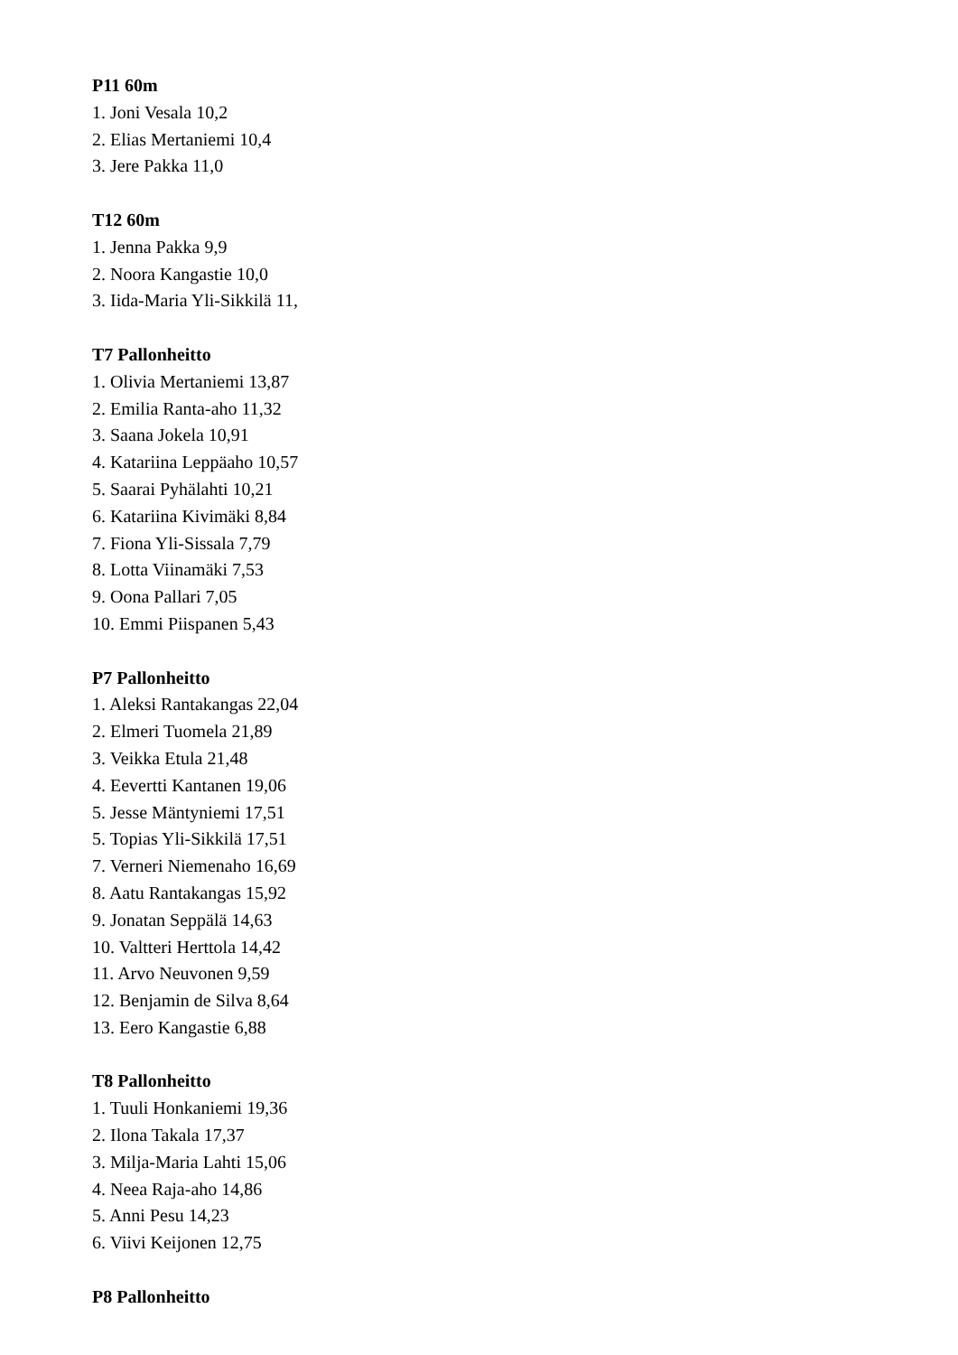P11 60m
1. Joni Vesala 10,2
2. Elias Mertaniemi 10,4
3. Jere Pakka 11,0
T12 60m
1. Jenna Pakka 9,9
2. Noora Kangastie 10,0
3. Iida-Maria Yli-Sikkilä 11,
T7 Pallonheitto
1. Olivia Mertaniemi 13,87
2. Emilia Ranta-aho 11,32
3. Saana Jokela 10,91
4. Katariina Leppäaho 10,57
5. Saarai Pyhälahti 10,21
6. Katariina Kivimäki 8,84
7. Fiona Yli-Sissala 7,79
8. Lotta Viinamäki 7,53
9. Oona Pallari 7,05
10. Emmi Piispanen 5,43
P7 Pallonheitto
1. Aleksi Rantakangas 22,04
2. Elmeri Tuomela 21,89
3. Veikka Etula 21,48
4. Eevertti Kantanen 19,06
5. Jesse Mäntyniemi 17,51
5. Topias Yli-Sikkilä 17,51
7. Verneri Niemenaho 16,69
8. Aatu Rantakangas 15,92
9. Jonatan Seppälä 14,63
10. Valtteri Herttola 14,42
11. Arvo Neuvonen 9,59
12. Benjamin de Silva 8,64
13. Eero Kangastie 6,88
T8 Pallonheitto
1. Tuuli Honkaniemi 19,36
2. Ilona Takala 17,37
3. Milja-Maria Lahti 15,06
4. Neea Raja-aho 14,86
5. Anni Pesu 14,23
6. Viivi Keijonen 12,75
P8 Pallonheitto